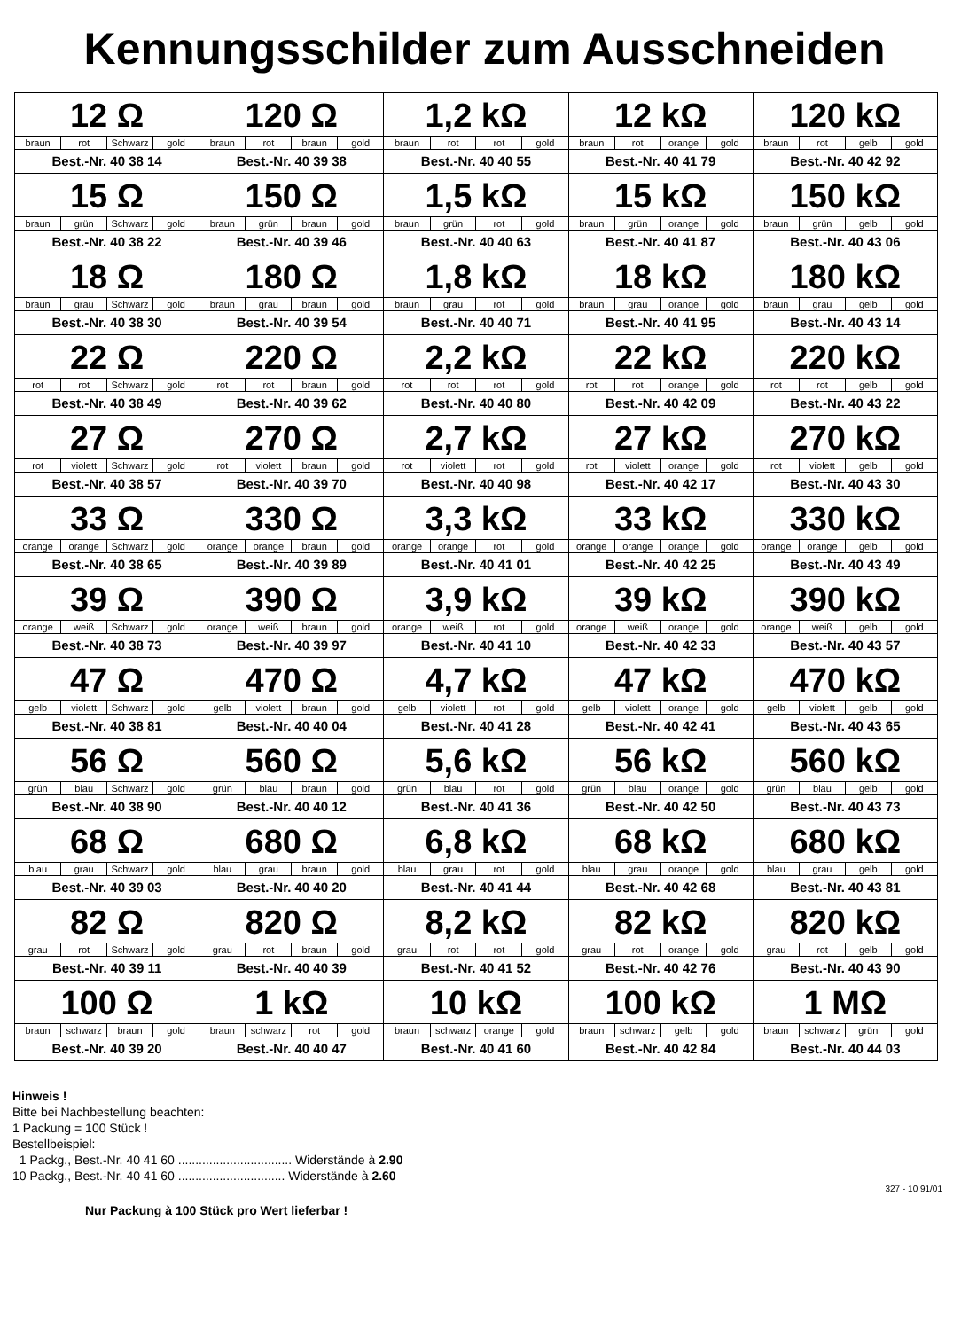Kennungsschilder zum Ausschneiden
| 12 Ω / braun / rot / Schwarz / gold / Best.-Nr. 40 38 14 | 120 Ω / braun / rot / braun / gold / Best.-Nr. 40 39 38 | 1,2 kΩ / braun / rot / rot / gold / Best.-Nr. 40 40 55 | 12 kΩ / braun / rot / orange / gold / Best.-Nr. 40 41 79 | 120 kΩ / braun / rot / gelb / gold / Best.-Nr. 40 42 92 |
| 15 Ω / braun / grün / Schwarz / gold / Best.-Nr. 40 38 22 | 150 Ω / braun / grün / braun / gold / Best.-Nr. 40 39 46 | 1,5 kΩ / braun / grün / rot / gold / Best.-Nr. 40 40 63 | 15 kΩ / braun / grün / orange / gold / Best.-Nr. 40 41 87 | 150 kΩ / braun / grün / gelb / gold / Best.-Nr. 40 43 06 |
| 18 Ω / braun / grau / Schwarz / gold / Best.-Nr. 40 38 30 | 180 Ω / braun / grau / braun / gold / Best.-Nr. 40 39 54 | 1,8 kΩ / braun / grau / rot / gold / Best.-Nr. 40 40 71 | 18 kΩ / braun / grau / orange / gold / Best.-Nr. 40 41 95 | 180 kΩ / braun / grau / gelb / gold / Best.-Nr. 40 43 14 |
| 22 Ω / rot / rot / Schwarz / gold / Best.-Nr. 40 38 49 | 220 Ω / rot / rot / braun / gold / Best.-Nr. 40 39 62 | 2,2 kΩ / rot / rot / rot / gold / Best.-Nr. 40 40 80 | 22 kΩ / rot / rot / orange / gold / Best.-Nr. 40 42 09 | 220 kΩ / rot / rot / gelb / gold / Best.-Nr. 40 43 22 |
| 27 Ω / rot / violett / Schwarz / gold / Best.-Nr. 40 38 57 | 270 Ω / rot / violett / braun / gold / Best.-Nr. 40 39 70 | 2,7 kΩ / rot / violett / rot / gold / Best.-Nr. 40 40 98 | 27 kΩ / rot / violett / orange / gold / Best.-Nr. 40 42 17 | 270 kΩ / rot / violett / gelb / gold / Best.-Nr. 40 43 30 |
| 33 Ω / orange / orange / Schwarz / gold / Best.-Nr. 40 38 65 | 330 Ω / orange / orange / braun / gold / Best.-Nr. 40 39 89 | 3,3 kΩ / orange / orange / rot / gold / Best.-Nr. 40 41 01 | 33 kΩ / orange / orange / orange / gold / Best.-Nr. 40 42 25 | 330 kΩ / orange / orange / gelb / gold / Best.-Nr. 40 43 49 |
| 39 Ω / orange / weiß / Schwarz / gold / Best.-Nr. 40 38 73 | 390 Ω / orange / weiß / braun / gold / Best.-Nr. 40 39 97 | 3,9 kΩ / orange / weiß / rot / gold / Best.-Nr. 40 41 10 | 39 kΩ / orange / weiß / orange / gold / Best.-Nr. 40 42 33 | 390 kΩ / orange / weiß / gelb / gold / Best.-Nr. 40 43 57 |
| 47 Ω / gelb / violett / Schwarz / gold / Best.-Nr. 40 38 81 | 470 Ω / gelb / violett / braun / gold / Best.-Nr. 40 40 04 | 4,7 kΩ / gelb / violett / rot / gold / Best.-Nr. 40 41 28 | 47 kΩ / gelb / violett / orange / gold / Best.-Nr. 40 42 41 | 470 kΩ / gelb / violett / gelb / gold / Best.-Nr. 40 43 65 |
| 56 Ω / grün / blau / Schwarz / gold / Best.-Nr. 40 38 90 | 560 Ω / grün / blau / braun / gold / Best.-Nr. 40 40 12 | 5,6 kΩ / grün / blau / rot / gold / Best.-Nr. 40 41 36 | 56 kΩ / grün / blau / orange / gold / Best.-Nr. 40 42 50 | 560 kΩ / grün / blau / gelb / gold / Best.-Nr. 40 43 73 |
| 68 Ω / blau / grau / Schwarz / gold / Best.-Nr. 40 39 03 | 680 Ω / blau / grau / braun / gold / Best.-Nr. 40 40 20 | 6,8 kΩ / blau / grau / rot / gold / Best.-Nr. 40 41 44 | 68 kΩ / blau / grau / orange / gold / Best.-Nr. 40 42 68 | 680 kΩ / blau / grau / gelb / gold / Best.-Nr. 40 43 81 |
| 82 Ω / grau / rot / Schwarz / gold / Best.-Nr. 40 39 11 | 820 Ω / grau / rot / braun / gold / Best.-Nr. 40 40 39 | 8,2 kΩ / grau / rot / rot / gold / Best.-Nr. 40 41 52 | 82 kΩ / grau / rot / orange / gold / Best.-Nr. 40 42 76 | 820 kΩ / grau / rot / gelb / gold / Best.-Nr. 40 43 90 |
| 100 Ω / braun / schwarz / braun / gold / Best.-Nr. 40 39 20 | 1 kΩ / braun / schwarz / rot / gold / Best.-Nr. 40 40 47 | 10 kΩ / braun / schwarz / orange / gold / Best.-Nr. 40 41 60 | 100 kΩ / braun / schwarz / gelb / gold / Best.-Nr. 40 42 84 | 1 MΩ / braun / schwarz / grün / gold / Best.-Nr. 40 44 03 |
Hinweis !
Bitte bei Nachbestellung beachten:
1 Packung = 100 Stück !
Bestellbeispiel:
1 Packg., Best.-Nr. 40 41 60 ................................. Widerstände à 2.90
10 Packg., Best.-Nr. 40 41 60 ............................... Widerstände à 2.60
327 - 10 91/01
Nur Packung à 100 Stück pro Wert lieferbar !